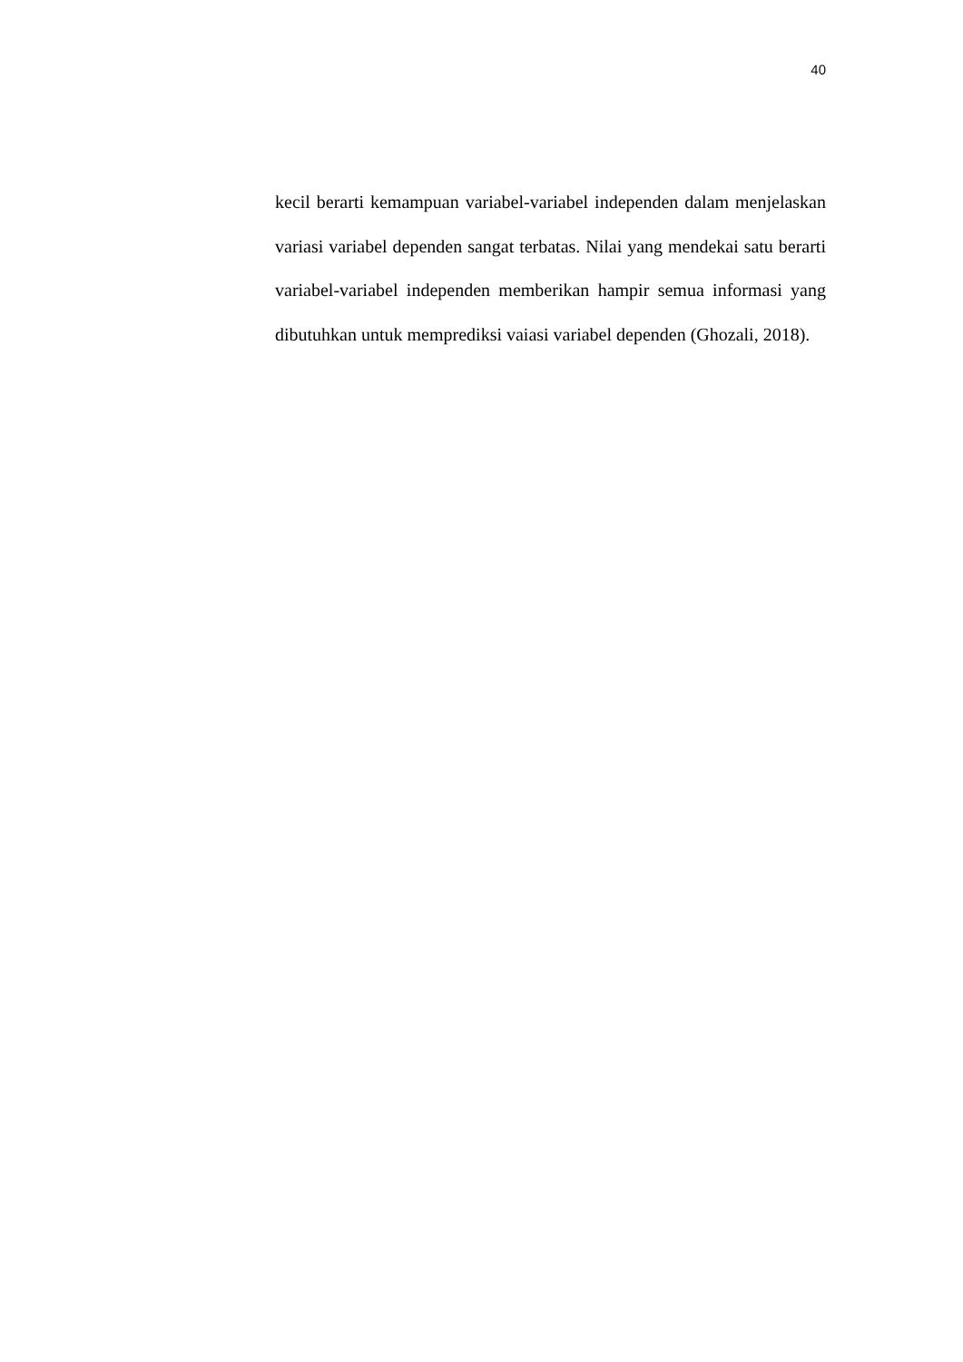40
kecil berarti kemampuan variabel-variabel independen dalam menjelaskan variasi variabel dependen sangat terbatas. Nilai yang mendekai satu berarti variabel-variabel independen memberikan hampir semua informasi yang dibutuhkan untuk memprediksi vaiasi variabel dependen (Ghozali, 2018).